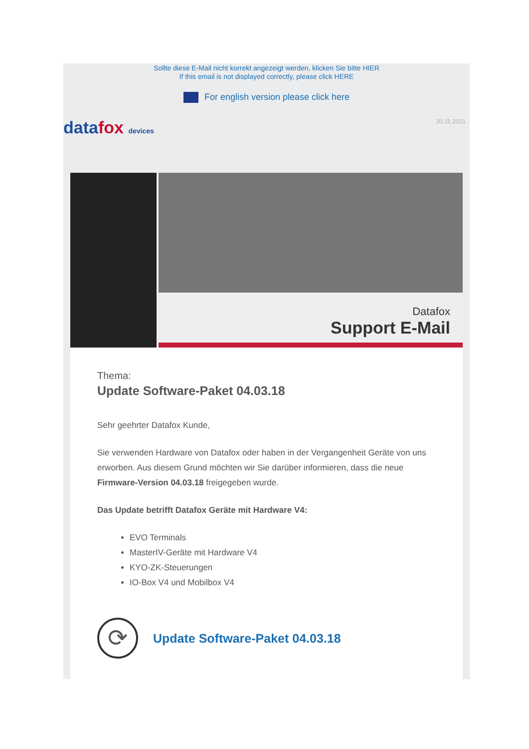Sollte diese E-Mail nicht korrekt angezeigt werden, klicken Sie bitte HIER
If this email is not displayed correctly, please click HERE
For english version please click here
datafox devices
30.11.2021
Datafox
Support E-Mail
Thema:
Update Software-Paket 04.03.18
Sehr geehrter Datafox Kunde,
Sie verwenden Hardware von Datafox oder haben in der Vergangenheit Geräte von uns erworben. Aus diesem Grund möchten wir Sie darüber informieren, dass die neue Firmware-Version 04.03.18 freigegeben wurde.
Das Update betrifft Datafox Geräte mit Hardware V4:
EVO Terminals
MasterIV-Geräte mit Hardware V4
KYO-ZK-Steuerungen
IO-Box V4 und Mobilbox V4
⟳
Update Software-Paket 04.03.18